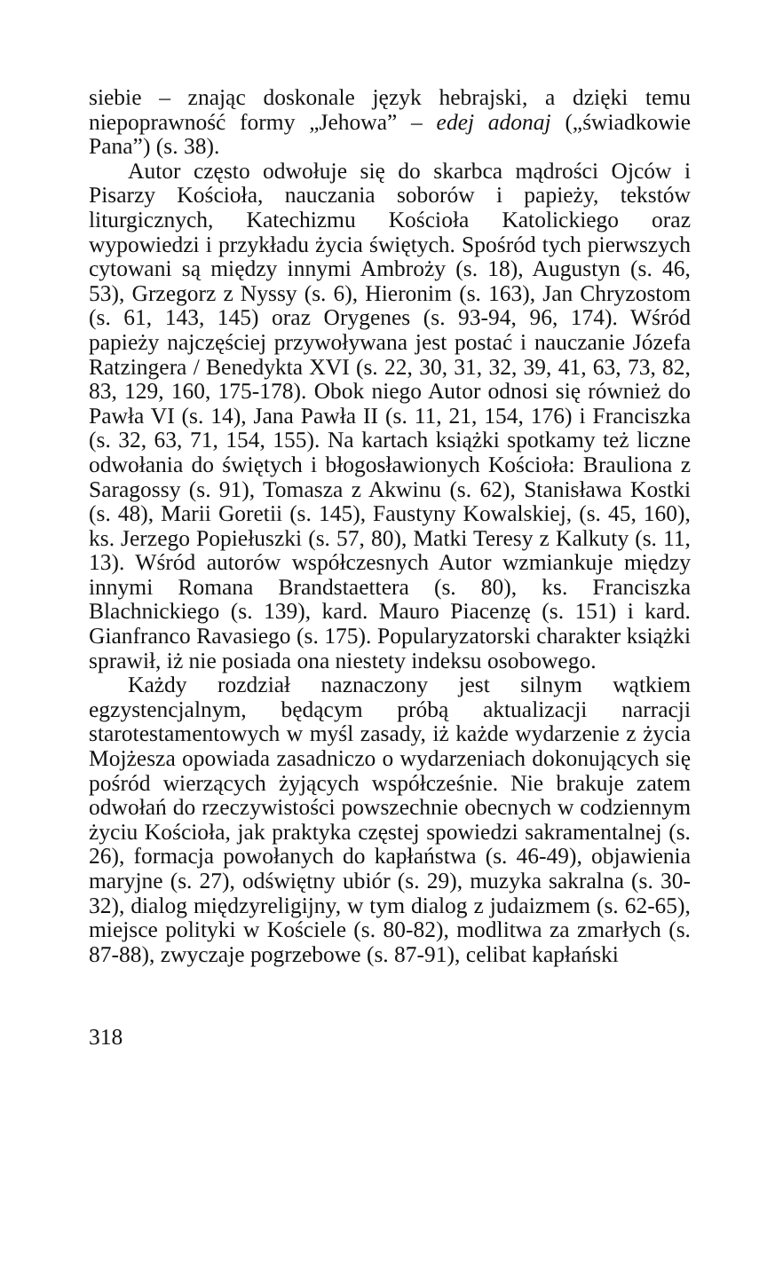siebie – znając doskonale język hebrajski, a dzięki temu niepoprawność formy „Jehowa” – edej adonaj („świadkowie Pana”) (s. 38).
Autor często odwołuje się do skarbca mądrości Ojców i Pisarzy Kościoła, nauczania soborów i papieży, tekstów liturgicznych, Katechizmu Kościoła Katolickiego oraz wypowiedzi i przykładu życia świętych. Spośród tych pierwszych cytowani są między innymi Ambroży (s. 18), Augustyn (s. 46, 53), Grzegorz z Nyssy (s. 6), Hieronim (s. 163), Jan Chryzostom (s. 61, 143, 145) oraz Orygenes (s. 93-94, 96, 174). Wśród papieży najczęściej przywoływana jest postać i nauczanie Józefa Ratzingera / Benedykta XVI (s. 22, 30, 31, 32, 39, 41, 63, 73, 82, 83, 129, 160, 175-178). Obok niego Autor odnosi się również do Pawła VI (s. 14), Jana Pawła II (s. 11, 21, 154, 176) i Franciszka (s. 32, 63, 71, 154, 155). Na kartach książki spotkamy też liczne odwołania do świętych i błogosławionych Kościoła: Brauliona z Saragossy (s. 91), Tomasza z Akwinu (s. 62), Stanisława Kostki (s. 48), Marii Goretii (s. 145), Faustyny Kowalskiej, (s. 45, 160), ks. Jerzego Popiełuszki (s. 57, 80), Matki Teresy z Kalkuty (s. 11, 13). Wśród autorów współczesnych Autor wzmiankuje między innymi Romana Brandstaettera (s. 80), ks. Franciszka Blachnickiego (s. 139), kard. Mauro Piacenzę (s. 151) i kard. Gianfranco Ravasiego (s. 175). Popularyzatorski charakter książki sprawił, iż nie posiada ona niestety indeksu osobowego.
Każdy rozdział naznaczony jest silnym wątkiem egzystencjalnym, będącym próbą aktualizacji narracji starotestamentowych w myśl zasady, iż każde wydarzenie z życia Mojżesza opowiada zasadniczo o wydarzeniach dokonujących się pośród wierzących żyjących współcześnie. Nie brakuje zatem odwołań do rzeczywistości powszechnie obecnych w codziennym życiu Kościoła, jak praktyka częstej spowiedzi sakramentalnej (s. 26), formacja powołanych do kapłaństwa (s. 46-49), objawienia maryjne (s. 27), odświętny ubiór (s. 29), muzyka sakralna (s. 30-32), dialog międzyreligijny, w tym dialog z judaizmem (s. 62-65), miejsce polityki w Kościele (s. 80-82), modlitwa za zmarłych (s. 87-88), zwyczaje pogrzebowe (s. 87-91), celibat kapłański
318